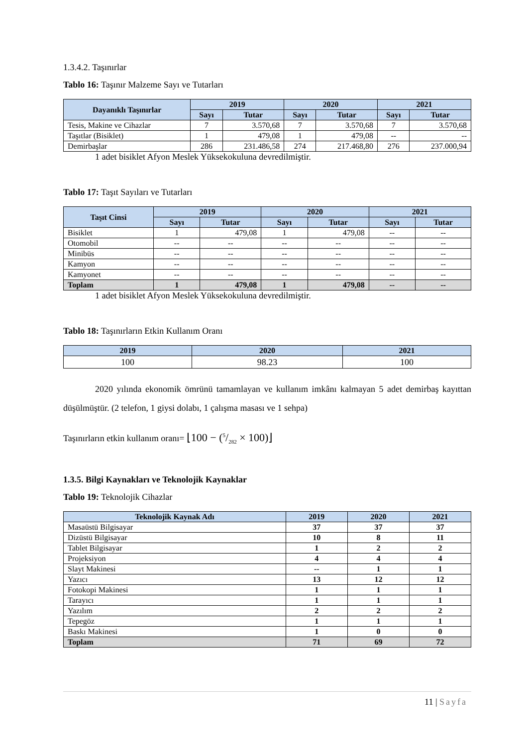1.3.4.2. Taşınırlar
Tablo 16: Taşınır Malzeme Sayı ve Tutarları
| Dayanıklı Taşınırlar | 2019 | | 2020 | | 2021 | |
| --- | --- | --- | --- | --- | --- | --- |
| | Sayı | Tutar | Sayı | Tutar | Sayı | Tutar |
| Tesis, Makine ve Cihazlar | 7 | 3.570,68 | 7 | 3.570,68 | 7 | 3.570,68 |
| Taşıtlar (Bisiklet) | 1 | 479,08 | 1 | 479,08 | -- | -- |
| Demirbaşlar | 286 | 231.486,58 | 274 | 217.468,80 | 276 | 237.000,94 |
1 adet bisiklet Afyon Meslek Yüksekokuluna devredilmiştir.
Tablo 17: Taşıt Sayıları ve Tutarları
| Taşıt Cinsi | 2019 | | 2020 | | 2021 | |
| --- | --- | --- | --- | --- | --- | --- |
| | Sayı | Tutar | Sayı | Tutar | Sayı | Tutar |
| Bisiklet | 1 | 479,08 | 1 | 479,08 | -- | -- |
| Otomobil | -- | -- | -- | -- | -- | -- |
| Minibüs | -- | -- | -- | -- | -- | -- |
| Kamyon | -- | -- | -- | -- | -- | -- |
| Kamyonet | -- | -- | -- | -- | -- | -- |
| Toplam | 1 | 479,08 | 1 | 479,08 | -- | -- |
1 adet bisiklet Afyon Meslek Yüksekokuluna devredilmiştir.
Tablo 18: Taşınırların Etkin Kullanım Oranı
| 2019 | 2020 | 2021 |
| --- | --- | --- |
| 100 | 98.23 | 100 |
2020 yılında ekonomik ömrünü tamamlayan ve kullanım imkânı kalmayan 5 adet demirbaş kayıttan düşülmüştür. (2 telefon, 1 giysi dolabı, 1 çalışma masası ve 1 sehpa)
Taşınırların etkin kullanım oranı= ⌊100 − (5/282 × 100)⌋
1.3.5. Bilgi Kaynakları ve Teknolojik Kaynaklar
Tablo 19: Teknolojik Cihazlar
| Teknolojik Kaynak Adı | 2019 | 2020 | 2021 |
| --- | --- | --- | --- |
| Masaüstü Bilgisayar | 37 | 37 | 37 |
| Dizüstü Bilgisayar | 10 | 8 | 11 |
| Tablet Bilgisayar | 1 | 2 | 2 |
| Projeksiyon | 4 | 4 | 4 |
| Slayt Makinesi | -- | 1 | 1 |
| Yazıcı | 13 | 12 | 12 |
| Fotokopi Makinesi | 1 | 1 | 1 |
| Tarayıcı | 1 | 1 | 1 |
| Yazılım | 2 | 2 | 2 |
| Tepegöz | 1 | 1 | 1 |
| Baskı Makinesi | 1 | 0 | 0 |
| Toplam | 71 | 69 | 72 |
11 | Sayfa